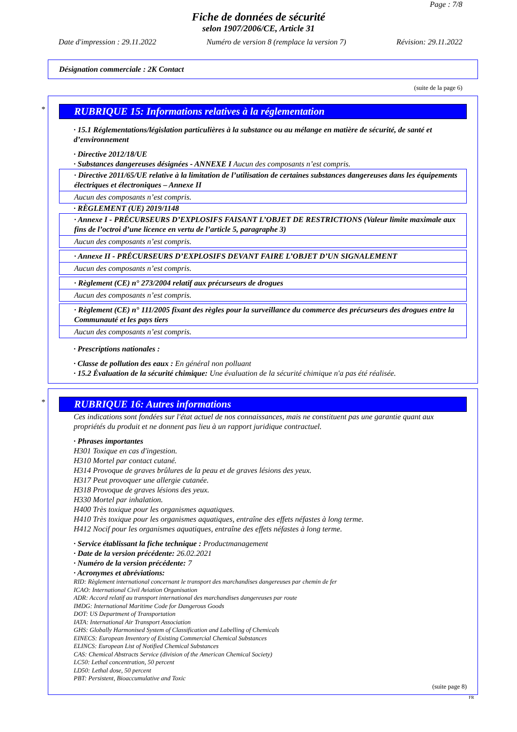Page : 7/8
Fiche de données de sécurité
selon 1907/2006/CE, Article 31
Date d'impression : 29.11.2022 Numéro de version 8 (remplace la version 7) Révision: 29.11.2022
Désignation commerciale : 2K Contact
(suite de la page 6)
*
RUBRIQUE 15: Informations relatives à la réglementation
· 15.1 Réglementations/législation particulières à la substance ou au mélange en matière de sécurité, de santé et d’environnement
· Directive 2012/18/UE
· Substances dangereuses désignées - ANNEXE I Aucun des composants n’est compris.
· Directive 2011/65/UE relative à la limitation de l’utilisation de certaines substances dangereuses dans les équipements électriques et électroniques – Annexe II
Aucun des composants n’est compris.
· RÈGLEMENT (UE) 2019/1148
· Annexe I - PRÉCURSEURS D’EXPLOSIFS FAISANT L’OBJET DE RESTRICTIONS (Valeur limite maximale aux fins de l’octroi d’une licence en vertu de l’article 5, paragraphe 3)
Aucun des composants n’est compris.
· Annexe II - PRÉCURSEURS D’EXPLOSIFS DEVANT FAIRE L’OBJET D’UN SIGNALEMENT
Aucun des composants n’est compris.
· Règlement (CE) n° 273/2004 relatif aux précurseurs de drogues
Aucun des composants n’est compris.
· Règlement (CE) n° 111/2005 fixant des règles pour la surveillance du commerce des précurseurs des drogues entre la Communauté et les pays tiers
Aucun des composants n’est compris.
· Prescriptions nationales :
· Classe de pollution des eaux : En général non polluant
· 15.2 Évaluation de la sécurité chimique: Une évaluation de la sécurité chimique n'a pas été réalisée.
*
RUBRIQUE 16: Autres informations
Ces indications sont fondées sur l'état actuel de nos connaissances, mais ne constituent pas une garantie quant aux propriétés du produit et ne donnent pas lieu à un rapport juridique contractuel.
· Phrases importantes
H301 Toxique en cas d'ingestion.
H310 Mortel par contact cutané.
H314 Provoque de graves brûlures de la peau et de graves lésions des yeux.
H317 Peut provoquer une allergie cutanée.
H318 Provoque de graves lésions des yeux.
H330 Mortel par inhalation.
H400 Très toxique pour les organismes aquatiques.
H410 Très toxique pour les organismes aquatiques, entraîne des effets néfastes à long terme.
H412 Nocif pour les organismes aquatiques, entraîne des effets néfastes à long terme.
· Service établissant la fiche technique : Productmanagement
· Date de la version précédente: 26.02.2021
· Numéro de la version précédente: 7
· Acronymes et abréviations:
RID: Règlement international concernant le transport des marchandises dangereuses par chemin de fer
ICAO: International Civil Aviation Organisation
ADR: Accord relatif au transport international des marchandises dangereuses par route
IMDG: International Maritime Code for Dangerous Goods
DOT: US Department of Transportation
IATA: International Air Transport Association
GHS: Globally Harmonised System of Classification and Labelling of Chemicals
EINECS: European Inventory of Existing Commercial Chemical Substances
ELINCS: European List of Notified Chemical Substances
CAS: Chemical Abstracts Service (division of the American Chemical Society)
LC50: Lethal concentration, 50 percent
LD50: Lethal dose, 50 percent
PBT: Persistent, Bioaccumulative and Toxic
(suite page 8)
FR